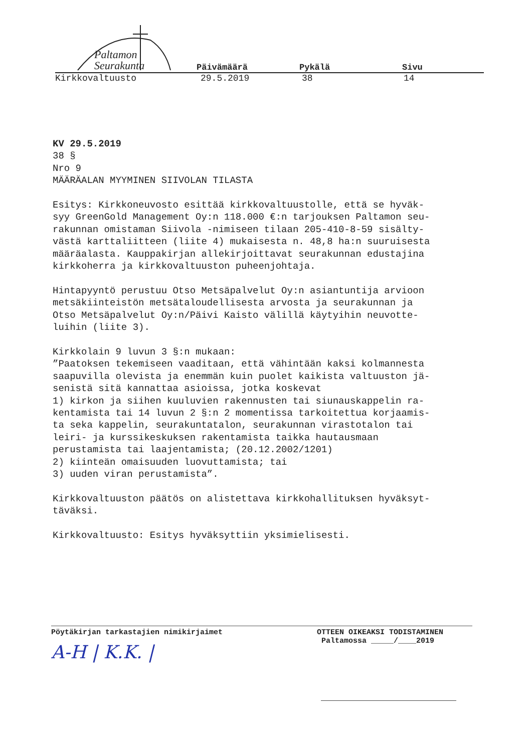Paltamon
Seurakunta
Päivämäärä Pykälä Sivu
Kirkkovaltuusto 29.5.2019 38 14
KV 29.5.2019 38 § Nro 9 MÄÄRÄALAN MYYMINEN SIIVOLAN TILASTA Esitys: Kirkkoneuvosto esittää kirkkovaltuustolle, että se hyväk- syy GreenGold Management Oy:n 118.000 €:n tarjouksen Paltamon seu- rakunnan omistaman Siivola -nimiseen tilaan 205-410-8-59 sisälty- västä karttaliitteen (liite 4) mukaisesta n. 48,8 ha:n suuruisesta määräalasta. Kauppakirjan allekirjoittavat seurakunnan edustajina kirkkoherra ja kirkkovaltuuston puheenjohtaja. Hintapyyntö perustuu Otso Metsäpalvelut Oy:n asiantuntija arvioon metsäkiinteistön metsätaloudellisesta arvosta ja seurakunnan ja Otso Metsäpalvelut Oy:n/Päivi Kaisto välillä käytyihin neuvotte- luihin (liite 3). Kirkkolain 9 luvun 3 §:n mukaan: ”Paatoksen tekemiseen vaaditaan, että vähintään kaksi kolmannesta saapuvilla olevista ja enemmän kuin puolet kaikista valtuuston jä- senistä sitä kannattaa asioissa, jotka koskevat 1) kirkon ja siihen kuuluvien rakennusten tai siunauskappelin ra- kentamista tai 14 luvun 2 §:n 2 momentissa tarkoitettua korjaamis- ta seka kappelin, seurakuntatalon, seurakunnan virastotalon tai leiri- ja kurssikeskuksen rakentamista taikka hautausmaan perustamista tai laajentamista; (20.12.2002/1201) 2) kiinteän omaisuuden luovuttamista; tai 3) uuden viran perustamista”. Kirkkovaltuuston päätös on alistettava kirkkohallituksen hyväksyt- täväksi. Kirkkovaltuusto: Esitys hyväksyttiin yksimielisesti.
Pöytäkirjan tarkastajien nimikirjaimet
A-H | K.K. |
OTTEEN OIKEAKSI TODISTAMINEN
Paltamossa _____/____2019